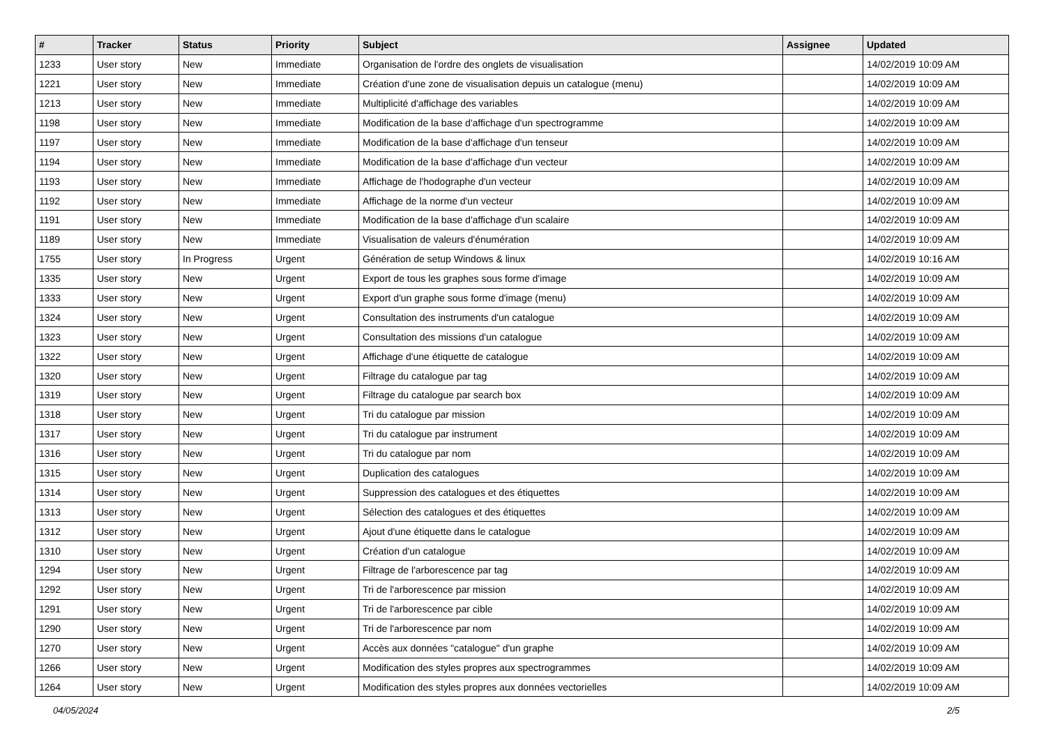| # | Tracker | Status | Priority | Subject | Assignee | Updated |
| --- | --- | --- | --- | --- | --- | --- |
| 1233 | User story | New | Immediate | Organisation de l'ordre des onglets de visualisation | | 14/02/2019 10:09 AM |
| 1221 | User story | New | Immediate | Création d'une zone de visualisation depuis un catalogue (menu) | | 14/02/2019 10:09 AM |
| 1213 | User story | New | Immediate | Multiplicité d'affichage des variables | | 14/02/2019 10:09 AM |
| 1198 | User story | New | Immediate | Modification de la base d'affichage d'un spectrogramme | | 14/02/2019 10:09 AM |
| 1197 | User story | New | Immediate | Modification de la base d'affichage d'un tenseur | | 14/02/2019 10:09 AM |
| 1194 | User story | New | Immediate | Modification de la base d'affichage d'un vecteur | | 14/02/2019 10:09 AM |
| 1193 | User story | New | Immediate | Affichage de l'hodographe d'un vecteur | | 14/02/2019 10:09 AM |
| 1192 | User story | New | Immediate | Affichage de la norme d'un vecteur | | 14/02/2019 10:09 AM |
| 1191 | User story | New | Immediate | Modification de la base d'affichage d'un scalaire | | 14/02/2019 10:09 AM |
| 1189 | User story | New | Immediate | Visualisation de valeurs d'énumération | | 14/02/2019 10:09 AM |
| 1755 | User story | In Progress | Urgent | Génération de setup Windows & linux | | 14/02/2019 10:16 AM |
| 1335 | User story | New | Urgent | Export de tous les graphes sous forme d'image | | 14/02/2019 10:09 AM |
| 1333 | User story | New | Urgent | Export d'un graphe sous forme d'image (menu) | | 14/02/2019 10:09 AM |
| 1324 | User story | New | Urgent | Consultation des instruments d'un catalogue | | 14/02/2019 10:09 AM |
| 1323 | User story | New | Urgent | Consultation des missions d'un catalogue | | 14/02/2019 10:09 AM |
| 1322 | User story | New | Urgent | Affichage d'une étiquette de catalogue | | 14/02/2019 10:09 AM |
| 1320 | User story | New | Urgent | Filtrage du catalogue par tag | | 14/02/2019 10:09 AM |
| 1319 | User story | New | Urgent | Filtrage du catalogue par search box | | 14/02/2019 10:09 AM |
| 1318 | User story | New | Urgent | Tri du catalogue par mission | | 14/02/2019 10:09 AM |
| 1317 | User story | New | Urgent | Tri du catalogue par instrument | | 14/02/2019 10:09 AM |
| 1316 | User story | New | Urgent | Tri du catalogue par nom | | 14/02/2019 10:09 AM |
| 1315 | User story | New | Urgent | Duplication des catalogues | | 14/02/2019 10:09 AM |
| 1314 | User story | New | Urgent | Suppression des catalogues et des étiquettes | | 14/02/2019 10:09 AM |
| 1313 | User story | New | Urgent | Sélection des catalogues et des étiquettes | | 14/02/2019 10:09 AM |
| 1312 | User story | New | Urgent | Ajout d'une étiquette dans le catalogue | | 14/02/2019 10:09 AM |
| 1310 | User story | New | Urgent | Création d'un catalogue | | 14/02/2019 10:09 AM |
| 1294 | User story | New | Urgent | Filtrage de l'arborescence par tag | | 14/02/2019 10:09 AM |
| 1292 | User story | New | Urgent | Tri de l'arborescence par mission | | 14/02/2019 10:09 AM |
| 1291 | User story | New | Urgent | Tri de l'arborescence par cible | | 14/02/2019 10:09 AM |
| 1290 | User story | New | Urgent | Tri de l'arborescence par nom | | 14/02/2019 10:09 AM |
| 1270 | User story | New | Urgent | Accès aux données "catalogue" d'un graphe | | 14/02/2019 10:09 AM |
| 1266 | User story | New | Urgent | Modification des styles propres aux spectrogrammes | | 14/02/2019 10:09 AM |
| 1264 | User story | New | Urgent | Modification des styles propres aux données vectorielles | | 14/02/2019 10:09 AM |
04/05/2024 2/5